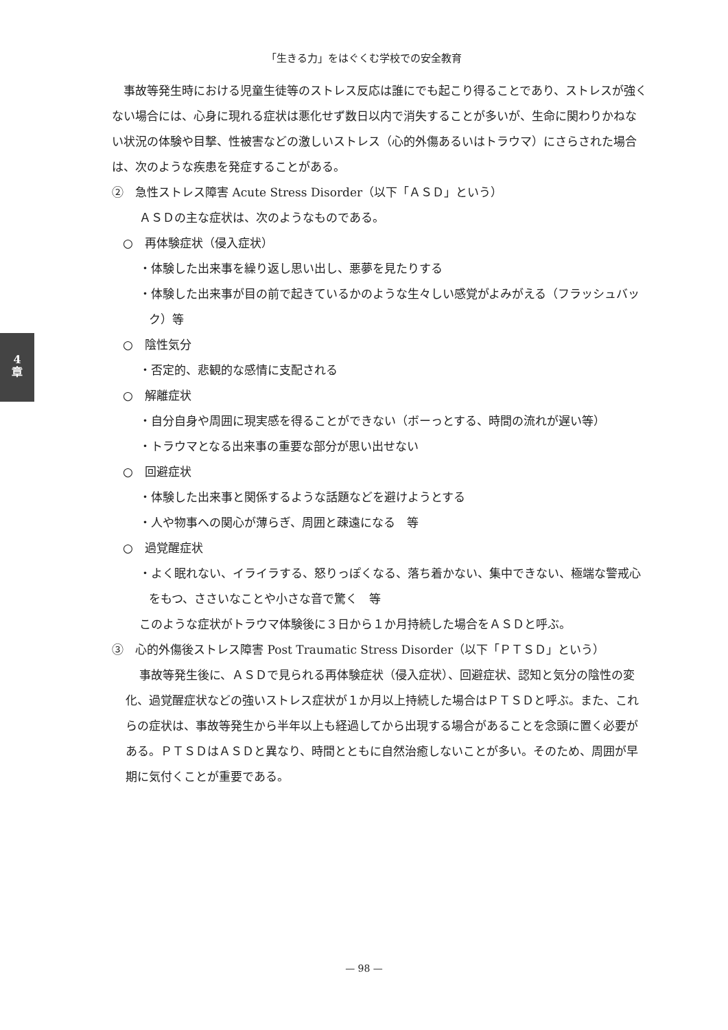「生きる力」をはぐくむ学校での安全教育
4
章
事故等発生時における児童生徒等のストレス反応は誰にでも起こり得ることであり、ストレスが強くない場合には、心身に現れる症状は悪化せず数日以内で消失することが多いが、生命に関わりかねない状況の体験や目撃、性被害などの激しいストレス（心的外傷あるいはトラウマ）にさらされた場合は、次のような疾患を発症することがある。
②　急性ストレス障害 Acute Stress Disorder（以下「ＡＳＤ」という）
ＡＳＤの主な症状は、次のようなものである。
○　再体験症状（侵入症状）
・体験した出来事を繰り返し思い出し、悪夢を見たりする
・体験した出来事が目の前で起きているかのような生々しい感覚がよみがえる（フラッシュバック）等
○　陰性気分
・否定的、悲観的な感情に支配される
○　解離症状
・自分自身や周囲に現実感を得ることができない（ボーっとする、時間の流れが遅い等）
・トラウマとなる出来事の重要な部分が思い出せない
○　回避症状
・体験した出来事と関係するような話題などを避けようとする
・人や物事への関心が薄らぎ、周囲と疎遠になる　等
○　過覚醒症状
・よく眠れない、イライラする、怒りっぽくなる、落ち着かない、集中できない、極端な警戒心をもつ、ささいなことや小さな音で驚く　等
このような症状がトラウマ体験後に３日から１か月持続した場合をＡＳＤと呼ぶ。
③　心的外傷後ストレス障害 Post Traumatic Stress Disorder（以下「ＰＴＳＤ」という）
事故等発生後に、ＡＳＤで見られる再体験症状（侵入症状）、回避症状、認知と気分の陰性の変化、過覚醒症状などの強いストレス症状が１か月以上持続した場合はＰＴＳＤと呼ぶ。また、これらの症状は、事故等発生から半年以上も経過してから出現する場合があることを念頭に置く必要がある。ＰＴＳＤはＡＳＤと異なり、時間とともに自然治癒しないことが多い。そのため、周囲が早期に気付くことが重要である。
— 98 —